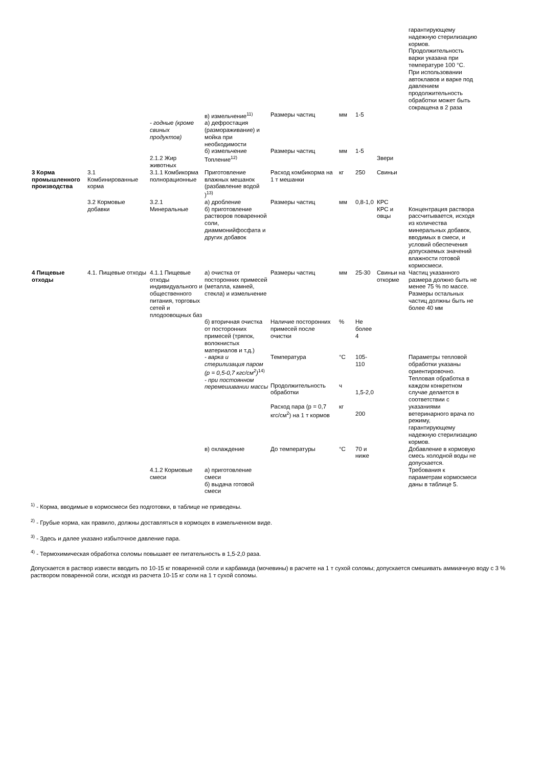| | | | | | | | | гарантирующему надежную стерилизацию кормов. Продолжительность варки указана при температуре 100 °С. При использовании автоклавов и варке под давлением продолжительность обработки может быть сокращена в 2 раза |
| | | | в) измельчение<sup>11)</sup> | Размеры частиц | мм | 1-5 | | |
| | | - годные (кроме свиных продуктов) | а) дефростация (размораживание) и мойка при необходимости | | | | | |
| | | | б) измельчение | Размеры частиц | мм | 1-5 | | |
| | | 2.1.2 Жир животных | Топление<sup>12)</sup> | | | | Звери | |
| 3 Корма промышленного производства | 3.1 Комбинированные корма | 3.1.1 Комбикорма полнорационные | Приготовление влажных мешанок (разбавление водой )<sup>13)</sup> | Расход комбикорма на 1 т мешанки | кг | 250 | Свиньи | |
| | 3.2 Кормовые добавки | 3.2.1 Минеральные | а) дробление б) приготовление растворов поваренной соли, диаммонийфосфата и других добавок | Размеры частиц | мм | 0,8-1,0 | КРС КРС и овцы | Концентрация раствора рассчитывается, исходя из количества минеральных добавок, вводимых в смеси, и условий обеспечения допускаемых значений влажности готовой кормосмеси. |
| 4 Пищевые отходы | 4.1. Пищевые отходы | 4.1.1 Пищевые отходы индивидуального и общественного питания, торговых сетей и плодоовощных баз | а) очистка от посторонних примесей (металла, камней, стекла) и измельчение | Размеры частиц | мм | 25-30 | Свиньи на откорме | Частиц указанного размера должно быть не менее 75 % по массе. Размеры остальных частиц должны быть не более 40 мм |
| | | | б) вторичная очистка от посторонних примесей (тряпок, волокнистых материалов и т.д.) | Наличие посторонних примесей после очистки | % | Не более 4 | | |
| | | | - варка и стерилизация паром (р = 0,5-0,7 кгс/см<sup>2</sup>)<sup>14)</sup> - при постоянном перемешивании массы | Температура Продолжительность обработки Расход пара (р = 0,7 кгс/см<sup>2</sup>) на 1 т кормов | °С ч кг | 105-110 1,5-2,0 200 | | Параметры тепловой обработки указаны ориентировочно. Тепловая обработка в каждом конкретном случае делается в соответствии с указаниями ветеринарного врача по режиму, гарантирующему надежную стерилизацию кормов. |
| | | | в) охлаждение | До температуры | °С | 70 и ниже | | Добавление в кормовую смесь холодной воды не допускается. |
| | | 4.1.2 Кормовые смеси | а) приготовление смеси б) выдача готовой смеси | | | | | Требования к параметрам кормосмеси даны в таблице 5. |
<sup>1)</sup> - Корма, вводимые в кормосмеси без подготовки, в таблице не приведены.
<sup>2)</sup> - Грубые корма, как правило, должны доставляться в кормоцех в измельченном виде.
<sup>3)</sup> - Здесь и далее указано избыточное давление пара.
<sup>4)</sup> - Термохимическая обработка соломы повышает ее питательность в 1,5-2,0 раза.
Допускается в раствор извести вводить по 10-15 кг поваренной соли и карбамида (мочевины) в расчете на 1 т сухой соломы; допускается смешивать аммиачную воду с 3 % раствором поваренной соли, исходя из расчета 10-15 кг соли на 1 т сухой соломы.